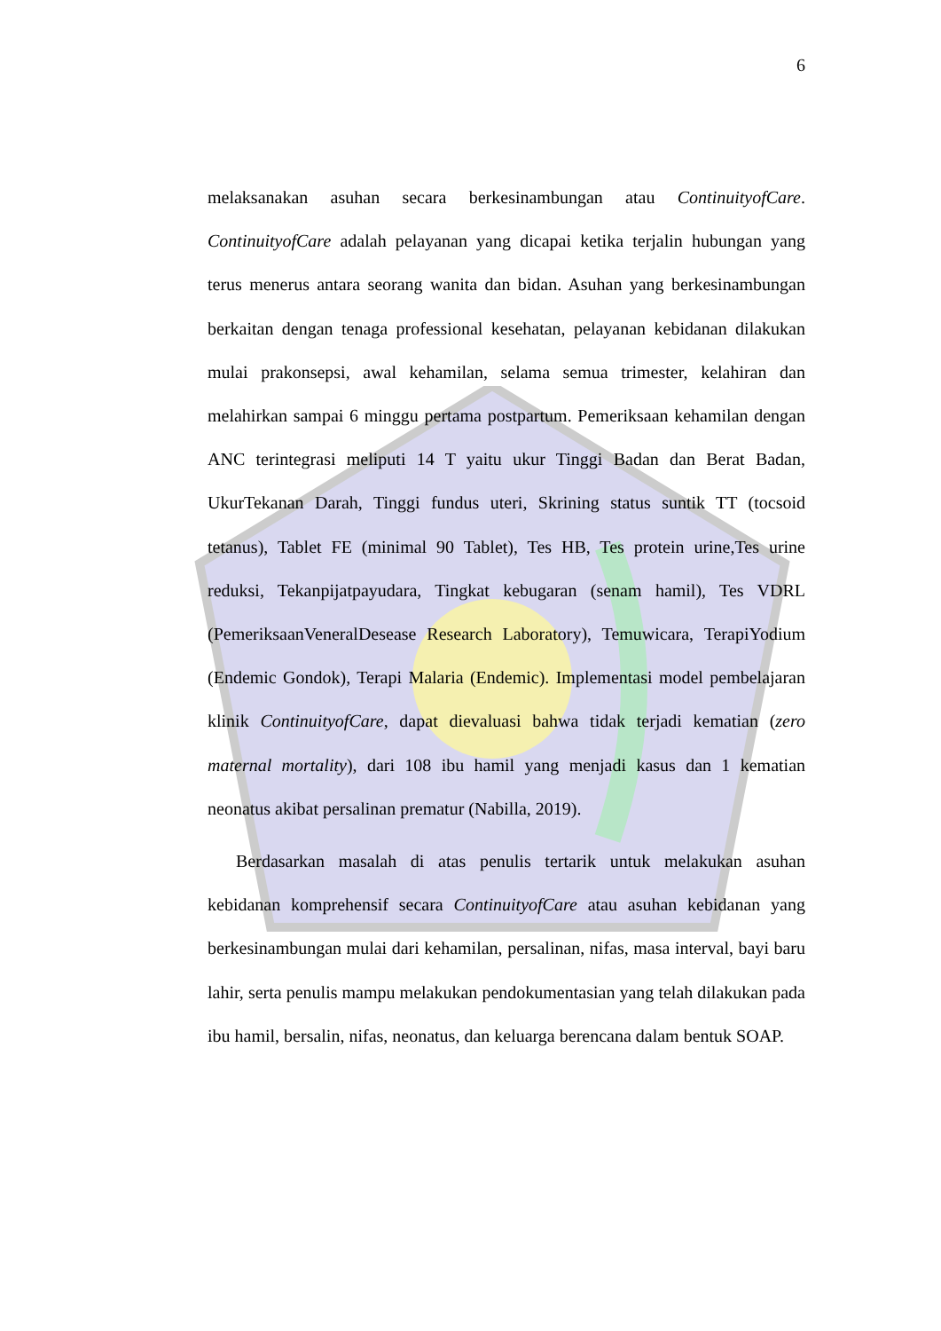6
melaksanakan asuhan secara berkesinambungan atau ContinuityofCare. ContinuityofCare adalah pelayanan yang dicapai ketika terjalin hubungan yang terus menerus antara seorang wanita dan bidan. Asuhan yang berkesinambungan berkaitan dengan tenaga professional kesehatan, pelayanan kebidanan dilakukan mulai prakonsepsi, awal kehamilan, selama semua trimester, kelahiran dan melahirkan sampai 6 minggu pertama postpartum. Pemeriksaan kehamilan dengan ANC terintegrasi meliputi 14 T yaitu ukur Tinggi Badan dan Berat Badan, UkurTekanan Darah, Tinggi fundus uteri, Skrining status suntik TT (tocsoid tetanus), Tablet FE (minimal 90 Tablet), Tes HB, Tes protein urine,Tes urine reduksi, Tekanpijatpayudara, Tingkat kebugaran (senam hamil), Tes VDRL (PemeriksaanVeneralDesease Research Laboratory), Temuwicara, TerapiYodium (Endemic Gondok), Terapi Malaria (Endemic). Implementasi model pembelajaran klinik ContinuityofCare, dapat dievaluasi bahwa tidak terjadi kematian (zero maternal mortality), dari 108 ibu hamil yang menjadi kasus dan 1 kematian neonatus akibat persalinan prematur (Nabilla, 2019).
Berdasarkan masalah di atas penulis tertarik untuk melakukan asuhan kebidanan komprehensif secara ContinuityofCare atau asuhan kebidanan yang berkesinambungan mulai dari kehamilan, persalinan, nifas, masa interval, bayi baru lahir, serta penulis mampu melakukan pendokumentasian yang telah dilakukan pada ibu hamil, bersalin, nifas, neonatus, dan keluarga berencana dalam bentuk SOAP.